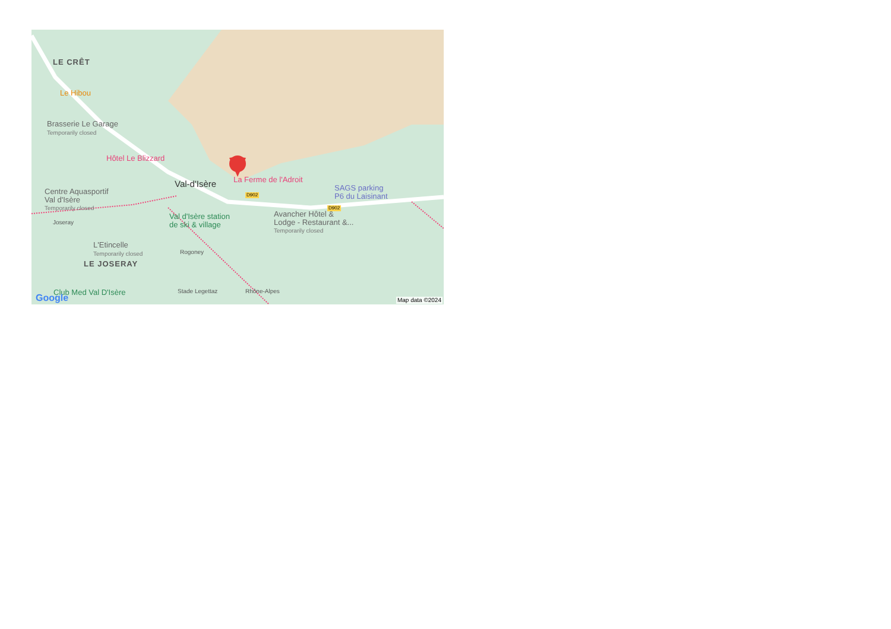LE CRÊT
Le Hibou
Brasserie Le Garage
Temporarily closed
Hôtel Le Blizzard
Val-d'Isère La Ferme de l'Adroit
SAGS parking
P6 du Laisinant
D902
D902
Centre Aquasportif
Val d'Isère
Temporarily closed
Val d'Isère station
de ski & village
Avancher Hôtel &
Lodge - Restaurant &...
Temporarily closed
L'Etincelle
Temporarily closed
LE JOSERAY
Joseray
Rogoney
Rhône-Alpes
Stade Legettaz
Club Med Val D'Isère
Google Map data ©2024